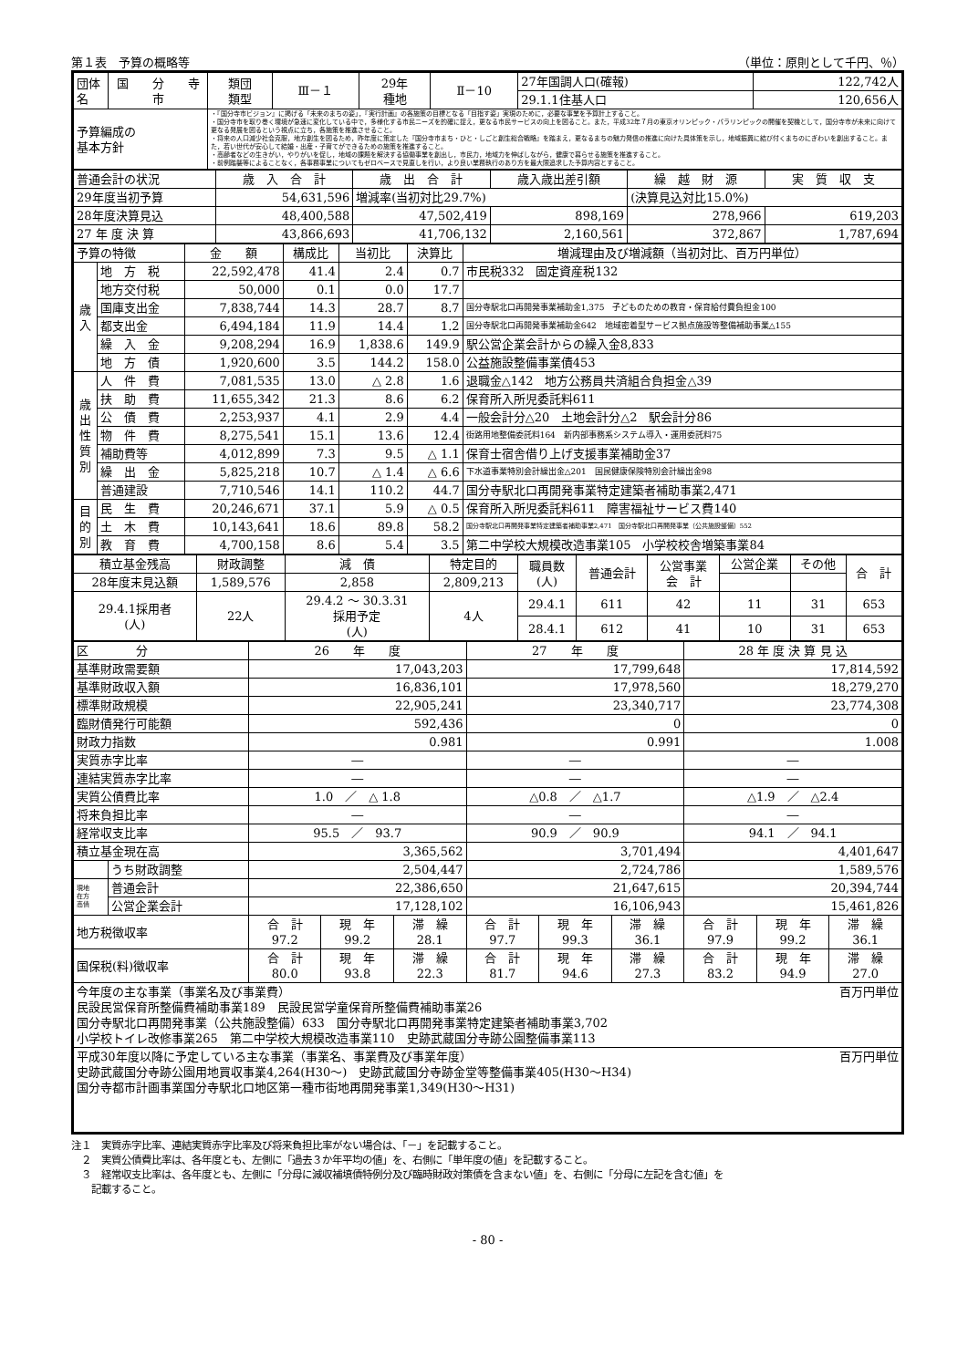第１表　予算の概略等 （単位：原則として千円、％）
| 団体名 | 国 分 寺 市 | 類団 類型 | Ⅲ－１ | 29年 種地 | Ⅱ－10 | 27年国調人口(確報) | 122,742人 |
| | | | | | | 29.1.1住基人口 | 120,656人 |
| 予算編成の 基本方針 | | ・『国分寺市ビジョン』に掲げる「未来のまちの姿」，『実行計画』の各施策の目標となる「目指す姿」実現のために，必要な事業を予算計上すること。 ・国分寺市を取り巻く環境が急速に変化している中で，多様化する市民ニーズを的確に捉え，更なる市民サービスの向上を図ること。また，平成32年７月の東京オリンピック・パラリンピックの開催を契機として，国分寺市が未来に向けて更なる発展を図るという視点に立ち，各施策を推進させること。 ・将来の人口減少社会克服，地方創生を図るため，昨年度に策定した『国分寺市まち・ひと・しごと創生総合戦略』を踏まえ，更なるまちの魅力発信の推進に向けた具体策を示し，地域振興に結び付くまちのにぎわいを創出すること。また，若い世代が安心して結婚・出産・子育てができるための施策を推進すること。 ・高齢者などの生きがい，やりがいを促し，地域の課題を解決する協働事業を創出し，市民力，地域力を伸ばしながら，健康で暮らせる施策を推進すること。 ・前例踏襲等によることなく，各事務事業についてもゼロベースで見直しを行い，より良い業務執行のあり方を最大限追求した予算内容とすること。 | | | | | |
| 普通会計の状況 | 歳 入 合 計 | 歳 出 合 計 | 歳入歳出差引額 | 繰 越 財 源 | 実 質 収 支 |
| 29年度当初予算 | 54,631,596 | 増減率(当初対比29.7%) | | (決算見込対比15.0%) | |
| 28年度決算見込 | 48,400,588 | 47,502,419 | 898,169 | 278,966 | 619,203 |
| 27 年 度 決 算 | 43,866,693 | 41,706,132 | 2,160,561 | 372,867 | 1,787,694 |
| 予算の特徴 | | 金 額 | 構成比 | 当初比 | 決算比 | 増減理由及び増減額（当初対比、百万円単位） |
| 歳 入 | 地 方 税 | 22,592,478 | 41.4 | 2.4 | 0.7 | 市民税332 固定資産税132 |
| | 地方交付税 | 50,000 | 0.1 | 0.0 | 17.7 | |
| | 国庫支出金 | 7,838,744 | 14.3 | 28.7 | 8.7 | 国分寺駅北口再開発事業補助金1,375 子どものための教育・保育給付費負担金100 |
| | 都支出金 | 6,494,184 | 11.9 | 14.4 | 1.2 | 国分寺駅北口再開発事業補助金642 地域密着型サービス拠点施設等整備補助事業△155 |
| | 繰 入 金 | 9,208,294 | 16.9 | 1,838.6 | 149.9 | 駅公営企業会計からの繰入金8,833 |
| | 地 方 債 | 1,920,600 | 3.5 | 144.2 | 158.0 | 公益施設整備事業債453 |
| 歳 出 性 質 別 | 人 件 費 | 7,081,535 | 13.0 | △ 2.8 | 1.6 | 退職金△142 地方公務員共済組合負担金△39 |
| | 扶 助 費 | 11,655,342 | 21.3 | 8.6 | 6.2 | 保育所入所児委託料611 |
| | 公 債 費 | 2,253,937 | 4.1 | 2.9 | 4.4 | 一般会計分△20 土地会計分△2 駅会計分86 |
| | 物 件 費 | 8,275,541 | 15.1 | 13.6 | 12.4 | 街路用地整備委託料164 新内部事務系システム導入・運用委託料75 |
| | 補助費等 | 4,012,899 | 7.3 | 9.5 | △ 1.1 | 保育士宿舎借り上げ支援事業補助金37 |
| | 繰 出 金 | 5,825,218 | 10.7 | △ 1.4 | △ 6.6 | 下水道事業特別会計繰出金△201 国民健康保険特別会計繰出金98 |
| | 普通建設 | 7,710,546 | 14.1 | 110.2 | 44.7 | 国分寺駅北口再開発事業特定建築者補助事業2,471 |
| 目 的 別 | 民 生 費 | 20,246,671 | 37.1 | 5.9 | △ 0.5 | 保育所入所児委託料611 障害福祉サービス費140 |
| | 土 木 費 | 10,143,641 | 18.6 | 89.8 | 58.2 | 国分寺駅北口再開発事業特定建築者補助事業2,471 国分寺駅北口再開発事業（公共施設整備）552 |
| | 教 育 費 | 4,700,158 | 8.6 | 5.4 | 3.5 | 第二中学校大規模改造事業105 小学校校舎増築事業84 |
| 積立基金残高 | 財政調整 | 減 債 | 特定目的 | 職員数 (人) | 普通会計 | 公営事業 会 計 | 公営企業 | その他 | 合 計 |
| 28年度末見込額 | 1,589,576 | 2,858 | 2,809,213 | | | | | | |
| 29.4.1採用者 (人) | 22人 | 29.4.2 ～ 30.3.31 採用予定 (人) | 4人 | 29.4.1 | 611 | 42 | 11 | 31 | 653 |
| | | | | 28.4.1 | 612 | 41 | 10 | 31 | 653 |
| 区 分 | | 26 年 度 | | | 27 年 度 | | | 28 年 度 決 算 見 込 | | |
| 基準財政需要額 | | 17,043,203 | | | 17,799,648 | | | 17,814,592 | | |
| 基準財政収入額 | | 16,836,101 | | | 17,978,560 | | | 18,279,270 | | |
| 標準財政規模 | | 22,905,241 | | | 23,340,717 | | | 23,774,308 | | |
| 臨財債発行可能額 | | 592,436 | | | 0 | | | 0 | | |
| 財政力指数 | | 0.981 | | | 0.991 | | | 1.008 | | |
| 実質赤字比率 | | ― | | | ― | | | ― | | |
| 連結実質赤字比率 | | ― | | | ― | | | ― | | |
| 実質公債費比率 | | 1.0 ／ △ 1.8 | | | △0.8 ／ △1.7 | | | △1.9 ／ △2.4 | | |
| 将来負担比率 | | ― | | | ― | | | ― | | |
| 経常収支比率 | | 95.5 ／ 93.7 | | | 90.9 ／ 90.9 | | | 94.1 ／ 94.1 | | |
| 積立基金現在高 | | 3,365,562 | | | 3,701,494 | | | 4,401,647 | | |
| | うち財政調整 | 2,504,447 | | | 2,724,786 | | | 1,589,576 | | |
| 現地 在方 高債 | 普通会計 | 22,386,650 | | | 21,647,615 | | | 20,394,744 | | |
| | 公営企業会計 | 17,128,102 | | | 16,106,943 | | | 15,461,826 | | |
| 地方税徴収率 | | 合 計 97.2 | 現 年 99.2 | 滞 繰 28.1 | 合 計 97.7 | 現 年 99.3 | 滞 繰 36.1 | 合 計 97.9 | 現 年 99.2 | 滞 繰 36.1 |
| 国保税(料)徴収率 | | 合 計 80.0 | 現 年 93.8 | 滞 繰 22.3 | 合 計 81.7 | 現 年 94.6 | 滞 繰 27.3 | 合 計 83.2 | 現 年 94.9 | 滞 繰 27.0 |
| 今年度の主な事業（事業名及び事業費） 百万円単位 民設民営保育所整備費補助事業189 民設民営学童保育所整備費補助事業26 国分寺駅北口再開発事業（公共施設整備）633 国分寺駅北口再開発事業特定建築者補助事業3,702 小学校トイレ改修事業265 第二中学校大規模改造事業110 史跡武蔵国分寺跡公園整備事業113 | | | | | | | | | | |
| 平成30年度以降に予定している主な事業（事業名、事業費及び事業年度） 百万円単位 史跡武蔵国分寺跡公園用地買収事業4,264(H30～) 史跡武蔵国分寺跡金堂等整備事業405(H30～H34) 国分寺都市計画事業国分寺駅北口地区第一種市街地再開発事業1,349(H30～H31) | | | | | | | | | | |
注１　実質赤字比率、連結実質赤字比率及び将来負担比率がない場合は、「－」を記載すること。
　２　実質公債費比率は、各年度とも、左側に「過去３か年平均の値」を、右側に「単年度の値」を記載すること。
　３　経常収支比率は、各年度とも、左側に「分母に減収補填債特例分及び臨時財政対策債を含まない値」を、右側に「分母に左記を含む値」を
　　記載すること。
- 80 -